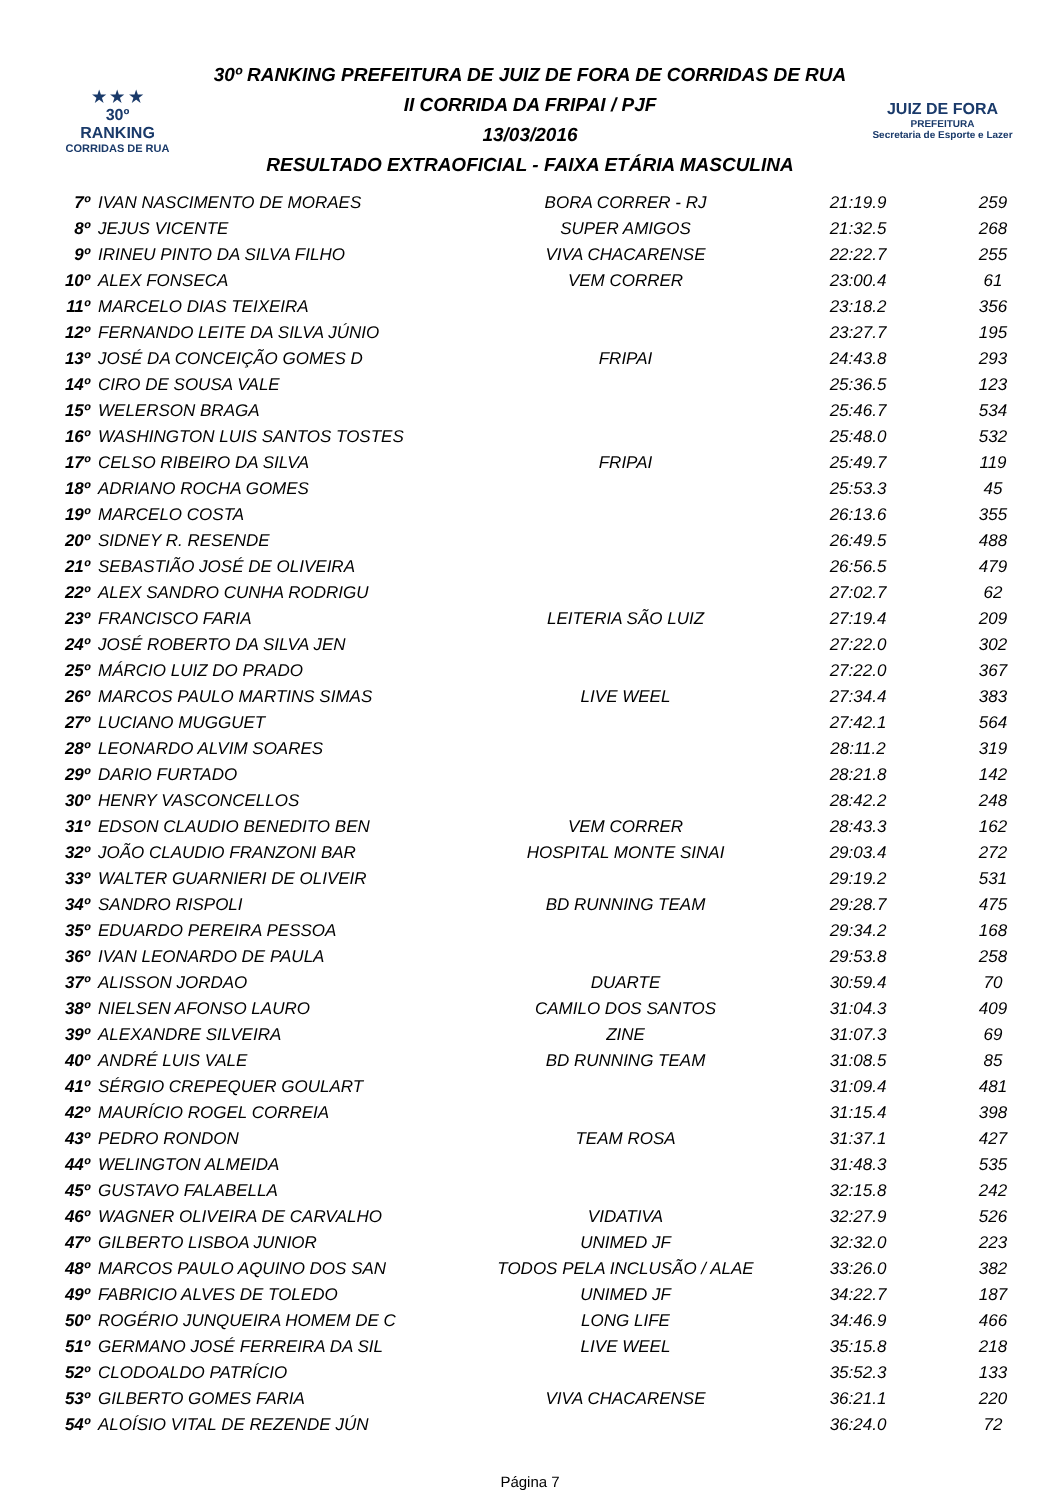★ ★ ★
30º
RANKING
CORRIDAS DE RUA
30º RANKING PREFEITURA DE JUIZ DE FORA DE CORRIDAS DE RUA
II CORRIDA DA FRIPAI / PJF
13/03/2016
RESULTADO EXTRAOFICIAL - FAIXA ETÁRIA MASCULINA
JUIZ DE FORA
PREFEITURA
Secretaria de Esporte e Lazer
| 7º | IVAN NASCIMENTO DE MORAES | BORA CORRER - RJ | 21:19.9 | 259 |
| 8º | JEJUS VICENTE | SUPER AMIGOS | 21:32.5 | 268 |
| 9º | IRINEU PINTO DA SILVA FILHO | VIVA CHACARENSE | 22:22.7 | 255 |
| 10º | ALEX FONSECA | VEM CORRER | 23:00.4 | 61 |
| 11º | MARCELO DIAS TEIXEIRA | | 23:18.2 | 356 |
| 12º | FERNANDO LEITE DA SILVA JÚNIO | | 23:27.7 | 195 |
| 13º | JOSÉ DA CONCEIÇÃO GOMES D | FRIPAI | 24:43.8 | 293 |
| 14º | CIRO DE SOUSA VALE | | 25:36.5 | 123 |
| 15º | WELERSON BRAGA | | 25:46.7 | 534 |
| 16º | WASHINGTON LUIS SANTOS TOSTES | | 25:48.0 | 532 |
| 17º | CELSO RIBEIRO DA SILVA | FRIPAI | 25:49.7 | 119 |
| 18º | ADRIANO ROCHA GOMES | | 25:53.3 | 45 |
| 19º | MARCELO COSTA | | 26:13.6 | 355 |
| 20º | SIDNEY R. RESENDE | | 26:49.5 | 488 |
| 21º | SEBASTIÃO JOSÉ DE OLIVEIRA | | 26:56.5 | 479 |
| 22º | ALEX SANDRO CUNHA RODRIGU | | 27:02.7 | 62 |
| 23º | FRANCISCO FARIA | LEITERIA SÃO LUIZ | 27:19.4 | 209 |
| 24º | JOSÉ ROBERTO DA SILVA JEN | | 27:22.0 | 302 |
| 25º | MÁRCIO LUIZ DO PRADO | | 27:22.0 | 367 |
| 26º | MARCOS PAULO MARTINS SIMAS | LIVE WEEL | 27:34.4 | 383 |
| 27º | LUCIANO MUGGUET | | 27:42.1 | 564 |
| 28º | LEONARDO ALVIM SOARES | | 28:11.2 | 319 |
| 29º | DARIO FURTADO | | 28:21.8 | 142 |
| 30º | HENRY VASCONCELLOS | | 28:42.2 | 248 |
| 31º | EDSON CLAUDIO BENEDITO BEN | VEM CORRER | 28:43.3 | 162 |
| 32º | JOÃO CLAUDIO FRANZONI BAR | HOSPITAL MONTE SINAI | 29:03.4 | 272 |
| 33º | WALTER GUARNIERI DE OLIVEIR | | 29:19.2 | 531 |
| 34º | SANDRO RISPOLI | BD RUNNING TEAM | 29:28.7 | 475 |
| 35º | EDUARDO PEREIRA PESSOA | | 29:34.2 | 168 |
| 36º | IVAN LEONARDO DE PAULA | | 29:53.8 | 258 |
| 37º | ALISSON JORDAO | DUARTE | 30:59.4 | 70 |
| 38º | NIELSEN AFONSO LAURO | CAMILO DOS SANTOS | 31:04.3 | 409 |
| 39º | ALEXANDRE SILVEIRA | ZINE | 31:07.3 | 69 |
| 40º | ANDRÉ LUIS VALE | BD RUNNING TEAM | 31:08.5 | 85 |
| 41º | SÉRGIO CREPEQUER GOULART | | 31:09.4 | 481 |
| 42º | MAURÍCIO ROGEL CORREIA | | 31:15.4 | 398 |
| 43º | PEDRO RONDON | TEAM ROSA | 31:37.1 | 427 |
| 44º | WELINGTON ALMEIDA | | 31:48.3 | 535 |
| 45º | GUSTAVO FALABELLA | | 32:15.8 | 242 |
| 46º | WAGNER OLIVEIRA DE CARVALHO | VIDATIVA | 32:27.9 | 526 |
| 47º | GILBERTO LISBOA JUNIOR | UNIMED JF | 32:32.0 | 223 |
| 48º | MARCOS PAULO AQUINO DOS SAN | TODOS PELA INCLUSÃO / ALAE | 33:26.0 | 382 |
| 49º | FABRICIO ALVES DE TOLEDO | UNIMED JF | 34:22.7 | 187 |
| 50º | ROGÉRIO JUNQUEIRA HOMEM DE C | LONG LIFE | 34:46.9 | 466 |
| 51º | GERMANO JOSÉ FERREIRA DA SIL | LIVE WEEL | 35:15.8 | 218 |
| 52º | CLODOALDO PATRÍCIO | | 35:52.3 | 133 |
| 53º | GILBERTO GOMES FARIA | VIVA CHACARENSE | 36:21.1 | 220 |
| 54º | ALOÍSIO VITAL DE REZENDE JÚN | | 36:24.0 | 72 |
Página 7